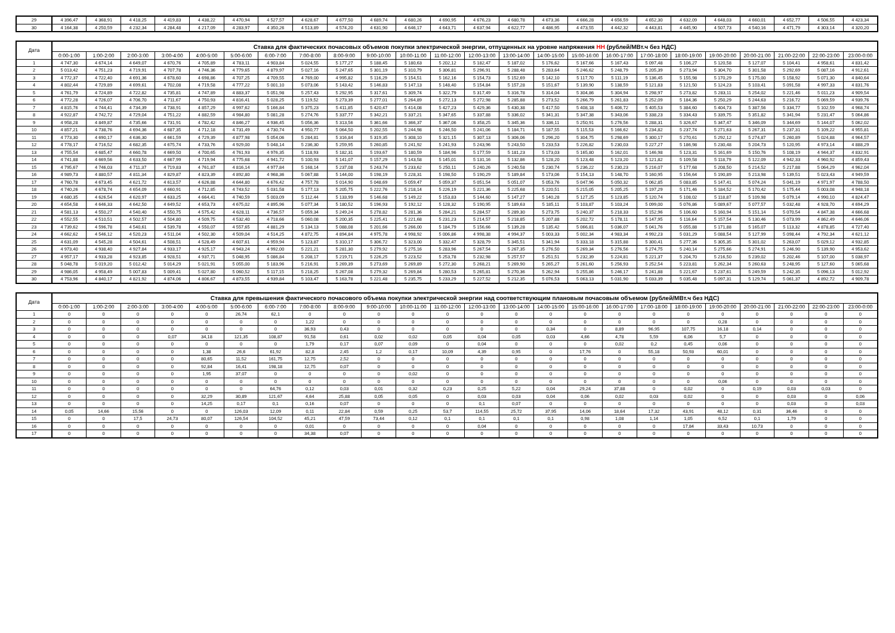| 29 | 4 396,47 | 4 368,91 | 4 418,25 | 4 419,83 | 4 438,22 | 4 470,94 | 4 527,57 | 4 628,67 | 4 677,50 | 4 689,74 | 4 680,26 | 4 690,95 | 4 676,23 | 4 680,78 | 4 673,36 | 4 666,28 | 4 656,59 | 4 652,30 | 4 632,09 | 4 648,03 | 4 660,01 | 4 652,77 | 4 506,55 | 4 423,34 |
| 30 | 4 164,38 | 4 250,59 | 4 232,34 | 4 284,48 | 4 217,09 | 4 283,97 | 4 350,26 | 4 513,89 | 4 574,20 | 4 631,90 | 4 646,17 | 4 643,71 | 4 637,94 | 4 622,77 | 4 486,95 | 4 473,55 | 4 442,32 | 4 443,81 | 4 445,90 | 4 507,73 | 4 540,16 | 4 471,79 | 4 303,14 | 4 320,20 |
| Дата | Ставка для фактических почасовых объемов покупки электрической энергии, отпущенных на уровне напряжения НН (рублей/МВт.ч без НДС) | | | | | | | | | | | | | | | | | | | | | | | |
| --- | --- | --- | --- | --- | --- | --- | --- | --- | --- | --- | --- | --- | --- | --- | --- | --- | --- | --- | --- | --- | --- | --- | --- | --- |
| | 0:00-1:00 | 1:00-2:00 | 2:00-3:00 | 3:00-4:00 | 4:00-5:00 | 5:00-6:00 | 6:00-7:00 | 7:00-8:00 | 8:00-9:00 | 9:00-10:00 | 10:00-11:00 | 11:00-12:00 | 12:00-13:00 | 13:00-14:00 | 14:00-15:00 | 15:00-16:00 | 16:00-17:00 | 17:00-18:00 | 18:00-19:00 | 19:00-20:00 | 20:00-21:00 | 21:00-22:00 | 22:00-23:00 | 23:00-0:00 |
| 1 | 4 747,30 | 4 674,14 | 4 649,07 | 4 670,76 | 4 705,89 | 4 783,11 | 4 903,84 | 5 024,55 | 5 177,27 | 5 188,45 | 5 180,63 | 5 202,12 | 5 182,47 | 5 187,02 | 5 176,62 | 5 167,66 | 5 167,43 | 5 097,48 | 5 106,27 | 5 120,58 | 5 127,07 | 5 104,41 | 4 958,61 | 4 831,42 |
| 2 | 5 013,42 | 4 751,23 | 4 719,91 | 4 707,78 | 4 746,36 | 4 779,65 | 4 879,97 | 5 027,16 | 5 247,65 | 5 301,19 | 5 310,79 | 5 306,81 | 5 296,91 | 5 288,48 | 5 283,64 | 5 246,62 | 5 248,79 | 5 205,39 | 5 273,94 | 5 304,70 | 5 301,58 | 5 292,69 | 5 087,16 | 4 912,61 |
| 3 | 4 772,37 | 4 722,40 | 4 691,36 | 4 678,60 | 4 698,86 | 4 707,25 | 4 709,55 | 4 769,00 | 4 995,82 | 5 116,29 | 5 154,51 | 5 162,16 | 5 154,73 | 5 152,69 | 5 142,10 | 5 117,70 | 5 111,19 | 5 136,45 | 5 155,98 | 5 170,29 | 5 175,00 | 5 158,92 | 5 071,30 | 4 840,64 |
| 4 | 4 802,44 | 4 729,89 | 4 699,61 | 4 702,08 | 4 719,58 | 4 777,22 | 5 001,10 | 5 073,06 | 5 143,42 | 5 146,83 | 5 147,13 | 5 148,40 | 5 154,84 | 5 157,28 | 5 151,67 | 5 139,90 | 5 138,59 | 5 121,83 | 5 121,50 | 5 124,23 | 5 103,41 | 5 091,58 | 4 997,33 | 4 831,76 |
| 5 | 4 761,79 | 4 724,89 | 4 722,82 | 4 735,81 | 4 747,89 | 4 883,37 | 5 051,98 | 5 257,43 | 5 292,95 | 5 317,61 | 5 309,74 | 5 322,79 | 5 317,49 | 5 316,78 | 5 314,04 | 5 304,86 | 5 304,94 | 5 298,97 | 5 273,82 | 5 283,11 | 5 254,02 | 5 221,46 | 5 011,23 | 4 909,54 |
| 6 | 4 772,28 | 4 726,07 | 4 706,70 | 4 711,67 | 4 750,93 | 4 816,41 | 5 028,25 | 5 119,52 | 5 273,39 | 5 277,01 | 5 264,89 | 5 272,13 | 5 272,98 | 5 285,88 | 5 273,52 | 5 266,79 | 5 261,83 | 5 252,09 | 5 184,36 | 5 250,29 | 5 244,63 | 5 216,72 | 5 069,59 | 4 939,76 |
| 7 | 4 815,76 | 4 744,41 | 4 734,39 | 4 738,91 | 4 857,29 | 4 997,62 | 5 166,84 | 5 375,23 | 5 411,85 | 5 420,47 | 5 414,08 | 5 427,23 | 5 429,36 | 5 430,38 | 5 417,50 | 5 408,18 | 5 406,72 | 5 405,53 | 5 384,60 | 5 404,73 | 5 387,56 | 5 334,77 | 5 102,59 | 4 968,74 |
| 8 | 4 922,87 | 4 742,72 | 4 729,04 | 4 751,22 | 4 882,59 | 4 984,80 | 5 081,28 | 5 274,76 | 5 337,77 | 5 342,21 | 5 337,21 | 5 347,65 | 5 337,88 | 5 336,02 | 5 341,31 | 5 347,38 | 5 343,06 | 5 338,23 | 5 334,43 | 5 339,75 | 5 351,82 | 5 341,94 | 5 231,47 | 5 064,86 |
| 9 | 4 958,28 | 4 849,87 | 4 735,66 | 4 731,91 | 4 782,42 | 4 846,27 | 4 936,45 | 5 056,36 | 5 313,56 | 5 361,66 | 5 366,37 | 5 367,06 | 5 358,25 | 5 345,36 | 5 336,11 | 5 250,91 | 5 276,56 | 5 288,31 | 5 326,67 | 5 347,47 | 5 346,09 | 5 344,69 | 5 144,07 | 5 062,02 |
| 10 | 4 857,21 | 4 738,76 | 4 694,36 | 4 687,35 | 4 712,18 | 4 731,49 | 4 730,74 | 4 950,77 | 5 064,50 | 5 202,55 | 5 244,98 | 5 246,50 | 5 241,06 | 5 184,71 | 5 187,55 | 5 115,53 | 5 166,62 | 5 234,82 | 5 237,74 | 5 271,63 | 5 267,31 | 5 237,31 | 5 109,22 | 4 955,81 |
| 11 | 4 773,30 | 4 690,17 | 4 636,30 | 4 661,59 | 4 729,39 | 4 877,98 | 5 054,06 | 5 284,81 | 5 316,84 | 5 319,35 | 5 308,10 | 5 321,15 | 5 307,13 | 5 306,06 | 5 296,20 | 5 304,75 | 5 298,69 | 5 300,17 | 5 270,61 | 5 292,12 | 5 274,87 | 5 260,89 | 5 024,88 | 4 964,57 |
| 12 | 4 778,17 | 4 716,52 | 4 682,35 | 4 675,74 | 4 733,76 | 4 929,00 | 5 048,14 | 5 236,30 | 5 259,95 | 5 260,85 | 5 241,92 | 5 241,93 | 5 243,96 | 5 243,50 | 5 233,53 | 5 226,82 | 5 230,03 | 5 227,27 | 5 186,98 | 5 230,48 | 5 204,73 | 5 120,95 | 4 973,14 | 4 888,29 |
| 13 | 4 755,54 | 4 685,47 | 4 660,78 | 4 669,50 | 4 700,65 | 4 761,93 | 4 976,35 | 5 118,93 | 5 182,31 | 5 193,67 | 5 180,59 | 5 184,96 | 5 177,59 | 5 181,23 | 5 173,03 | 5 165,80 | 5 162,01 | 5 146,98 | 5 123,31 | 5 161,69 | 5 150,76 | 5 108,19 | 4 944,37 | 4 832,91 |
| 14 | 4 741,88 | 4 669,56 | 4 633,50 | 4 667,99 | 4 719,94 | 4 775,68 | 4 941,72 | 5 100,93 | 5 141,07 | 5 157,29 | 5 143,58 | 5 145,01 | 5 131,16 | 5 132,86 | 5 128,20 | 5 123,48 | 5 123,20 | 5 121,82 | 5 109,58 | 5 118,79 | 5 122,09 | 4 942,33 | 4 960,92 | 4 859,43 |
| 15 | 4 795,67 | 4 746,03 | 4 711,37 | 4 719,83 | 4 761,87 | 4 816,14 | 4 977,84 | 5 168,14 | 5 237,08 | 5 243,74 | 5 233,62 | 5 250,11 | 5 240,26 | 5 240,58 | 5 230,74 | 5 236,22 | 5 230,23 | 5 216,07 | 5 177,68 | 5 208,50 | 5 214,52 | 5 217,88 | 5 064,29 | 4 962,04 |
| 16 | 4 989,73 | 4 880,57 | 4 811,34 | 4 829,87 | 4 823,39 | 4 892,80 | 4 968,36 | 5 067,88 | 5 144,00 | 5 198,19 | 5 228,31 | 5 198,50 | 5 190,29 | 5 189,84 | 5 173,06 | 5 154,13 | 5 148,70 | 5 160,95 | 5 156,64 | 5 190,89 | 5 213,98 | 5 139,51 | 5 023,43 | 4 949,59 |
| 17 | 4 760,78 | 4 673,45 | 4 621,72 | 4 613,57 | 4 626,88 | 4 644,80 | 4 676,42 | 4 757,78 | 5 014,90 | 5 048,69 | 5 059,47 | 5 059,37 | 5 051,54 | 5 051,07 | 5 053,76 | 5 047,96 | 5 050,32 | 5 062,85 | 5 083,85 | 5 147,41 | 5 074,24 | 5 041,19 | 4 971,97 | 4 788,50 |
| 18 | 4 740,26 | 4 678,74 | 4 654,09 | 4 660,91 | 4 712,85 | 4 743,52 | 5 031,58 | 5 177,13 | 5 205,75 | 5 222,76 | 5 218,14 | 5 226,19 | 5 221,36 | 5 225,68 | 5 220,51 | 5 215,05 | 5 205,25 | 5 197,29 | 5 171,46 | 5 184,52 | 5 170,42 | 5 175,44 | 5 003,08 | 4 948,18 |
| 19 | 4 680,35 | 4 626,54 | 4 620,97 | 4 633,25 | 4 664,41 | 4 740,59 | 5 003,09 | 5 112,44 | 5 133,99 | 5 146,68 | 5 149,22 | 5 153,83 | 5 144,60 | 5 147,27 | 5 140,28 | 5 127,25 | 5 123,85 | 5 120,74 | 5 108,02 | 5 118,87 | 5 109,98 | 5 079,14 | 4 990,10 | 4 824,47 |
| 20 | 4 654,58 | 4 646,33 | 4 642,50 | 4 649,52 | 4 653,73 | 4 675,02 | 4 895,96 | 5 077,34 | 5 180,52 | 5 196,93 | 5 192,12 | 5 128,32 | 5 190,95 | 5 189,63 | 5 185,11 | 5 103,87 | 5 103,24 | 5 099,00 | 5 076,86 | 5 089,67 | 5 077,57 | 5 032,48 | 4 928,70 | 4 694,29 |
| 21 | 4 581,13 | 4 550,27 | 4 540,40 | 4 550,75 | 4 575,42 | 4 628,11 | 4 736,57 | 5 059,34 | 5 249,24 | 5 278,82 | 5 281,36 | 5 284,21 | 5 284,57 | 5 289,30 | 5 273,75 | 5 240,37 | 5 218,33 | 5 152,96 | 5 106,60 | 5 160,94 | 5 151,14 | 5 070,54 | 4 847,38 | 4 666,68 |
| 22 | 4 552,55 | 4 510,51 | 4 502,57 | 4 504,80 | 4 509,75 | 4 532,40 | 4 718,66 | 5 060,08 | 5 200,35 | 5 225,41 | 5 221,68 | 5 231,23 | 5 214,57 | 5 218,85 | 5 207,88 | 5 202,72 | 5 178,11 | 5 147,95 | 5 116,64 | 5 157,54 | 5 130,46 | 5 073,99 | 4 862,49 | 4 646,06 |
| 23 | 4 739,62 | 4 596,78 | 4 540,61 | 4 539,78 | 4 550,07 | 4 557,65 | 4 881,29 | 5 134,13 | 5 088,08 | 5 201,66 | 5 266,00 | 5 184,79 | 5 156,66 | 5 139,28 | 5 135,42 | 5 066,81 | 5 036,07 | 5 041,76 | 5 055,88 | 5 171,88 | 5 165,07 | 5 113,32 | 4 878,85 | 4 727,40 |
| 24 | 4 662,62 | 4 546,12 | 4 520,23 | 4 511,04 | 4 502,30 | 4 509,04 | 4 514,25 | 4 872,75 | 4 894,84 | 4 975,78 | 4 998,92 | 5 006,86 | 4 998,38 | 4 994,37 | 5 003,33 | 5 002,34 | 4 983,34 | 4 992,23 | 5 031,29 | 5 088,54 | 5 127,99 | 5 098,44 | 4 792,34 | 4 621,12 |
| 25 | 4 631,09 | 4 545,28 | 4 504,61 | 4 508,51 | 4 528,49 | 4 607,61 | 4 959,94 | 5 123,87 | 5 310,17 | 5 306,72 | 5 323,00 | 5 332,47 | 5 328,79 | 5 345,51 | 5 341,94 | 5 333,18 | 5 315,88 | 5 300,41 | 5 277,36 | 5 305,35 | 5 301,02 | 5 263,07 | 5 029,12 | 4 932,85 |
| 26 | 4 973,40 | 4 938,40 | 4 927,84 | 4 933,17 | 4 925,17 | 4 943,24 | 4 992,00 | 5 221,21 | 5 281,30 | 5 279,92 | 5 275,16 | 5 283,96 | 5 267,54 | 5 267,35 | 5 276,50 | 5 269,34 | 5 276,56 | 5 274,75 | 5 240,14 | 5 275,66 | 5 274,91 | 5 246,90 | 5 139,90 | 4 953,62 |
| 27 | 4 957,17 | 4 933,28 | 4 923,85 | 4 928,51 | 4 937,71 | 5 048,95 | 5 086,84 | 5 208,17 | 5 219,71 | 5 226,25 | 5 223,52 | 5 253,78 | 5 232,98 | 5 257,57 | 5 251,51 | 5 232,39 | 5 224,81 | 5 221,37 | 5 204,70 | 5 216,50 | 5 239,02 | 5 202,46 | 5 107,00 | 5 038,97 |
| 28 | 5 048,78 | 5 019,20 | 5 012,42 | 5 014,29 | 5 021,91 | 5 055,00 | 5 183,96 | 5 216,91 | 5 269,39 | 5 273,69 | 5 269,89 | 5 272,30 | 5 268,21 | 5 269,90 | 5 265,27 | 5 261,60 | 5 256,93 | 5 252,54 | 5 223,81 | 5 262,34 | 5 260,63 | 5 248,95 | 5 127,60 | 5 065,68 |
| 29 | 4 986,05 | 4 958,49 | 5 007,83 | 5 009,41 | 5 027,80 | 5 060,52 | 5 117,15 | 5 218,25 | 5 267,08 | 5 279,32 | 5 269,84 | 5 280,53 | 5 265,81 | 5 270,36 | 5 262,94 | 5 255,86 | 5 246,17 | 5 241,88 | 5 221,67 | 5 237,61 | 5 249,59 | 5 242,35 | 5 096,13 | 5 012,92 |
| 30 | 4 753,96 | 4 840,17 | 4 821,92 | 4 874,06 | 4 806,67 | 4 873,55 | 4 939,84 | 5 103,47 | 5 163,78 | 5 221,48 | 5 235,75 | 5 233,29 | 5 227,52 | 5 212,35 | 5 076,53 | 5 063,13 | 5 031,90 | 5 033,39 | 5 035,48 | 5 097,31 | 5 129,74 | 5 061,37 | 4 892,72 | 4 909,78 |
| Дата | Ставка для превышения фактического почасового объема покупки электрической энергии над соответствующим плановым почасовым объемом (рублей/МВт.ч без НДС) | | | | | | | | | | | | | | | | | | | | | | | |
| --- | --- | --- | --- | --- | --- | --- | --- | --- | --- | --- | --- | --- | --- | --- | --- | --- | --- | --- | --- | --- | --- | --- | --- | --- |
| | 0:00-1:00 | 1:00-2:00 | 2:00-3:00 | 3:00-4:00 | 4:00-5:00 | 5:00-6:00 | 6:00-7:00 | 7:00-8:00 | 8:00-9:00 | 9:00-10:00 | 10:00-11:00 | 11:00-12:00 | 12:00-13:00 | 13:00-14:00 | 14:00-15:00 | 15:00-16:00 | 16:00-17:00 | 17:00-18:00 | 18:00-19:00 | 19:00-20:00 | 20:00-21:00 | 21:00-22:00 | 22:00-23:00 | 23:00-0:00 |
| 1 | 0 | 0 | 0 | 0 | 0 | 26,74 | 62,1 | 0 | 0 | 0 | 0 | 0 | 0 | 0 | 0 | 0 | 0 | 0 | 0 | 0 | 0 | 0 | 0 | 0 |
| 2 | 0 | 0 | 0 | 0 | 0 | 0 | 0 | 1,22 | 0 | 0 | 0 | 0 | 0 | 0 | 0 | 0 | 0 | 0 | 0 | 0,28 | 0 | 0 | 0 | 0 |
| 3 | 0 | 0 | 0 | 0 | 0 | 0 | 0 | 36,93 | 0,43 | 0 | 0 | 0 | 0 | 0 | 0,34 | 0 | 8,89 | 96,95 | 107,75 | 16,18 | 0,14 | 0 | 0 | 0 |
| 4 | 0 | 0 | 0 | 0,07 | 34,18 | 121,35 | 108,87 | 91,58 | 0,61 | 0,02 | 0,02 | 0,05 | 0,04 | 0,05 | 0,03 | 4,66 | 4,78 | 5,59 | 6,06 | 5,7 | 0 | 0 | 0 | 0 |
| 5 | 0 | 0 | 0 | 0 | 0 | 0 | 0 | 1,79 | 0,17 | 0,07 | 0,09 | 0 | 0,04 | 0 | 0 | 0 | 0,02 | 0,2 | 0,45 | 0,06 | 0 | 0 | 0 | 0 |
| 6 | 0 | 0 | 0 | 0 | 1,38 | 26,6 | 61,92 | 82,8 | 2,45 | 1,2 | 0,17 | 10,09 | 4,39 | 0,95 | 0 | 17,76 | 0 | 55,18 | 50,93 | 60,01 | 0 | 0 | 0 | 0 |
| 7 | 0 | 0 | 0 | 0 | 80,65 | 11,52 | 161,75 | 12,75 | 2,52 | 0 | 0 | 0 | 0 | 0 | 0 | 0 | 0 | 0 | 0 | 0 | 0 | 0 | 0 | 0 |
| 8 | 0 | 0 | 0 | 0 | 92,84 | 16,41 | 198,18 | 12,75 | 0,07 | 0 | 0 | 0 | 0 | 0 | 0 | 0 | 0 | 0 | 0 | 0 | 0 | 0 | 0 | 0 |
| 9 | 0 | 0 | 0 | 0 | 1,95 | 37,07 | 0 | 0 | 0 | 0 | 0,02 | 0 | 0 | 0 | 0 | 0 | 0 | 0 | 0 | 0 | 0 | 0 | 0 | 0 |
| 10 | 0 | 0 | 0 | 0 | 0 | 0 | 0 | 0 | 0 | 0 | 0 | 0 | 0 | 0 | 0 | 0 | 0 | 0 | 0 | 0,06 | 0 | 0 | 0 | 0 |
| 11 | 0 | 0 | 0 | 0 | 0 | 0 | 64,76 | 0,12 | 0,03 | 0,01 | 0,32 | 0,23 | 0,25 | 5,22 | 0,04 | 29,24 | 37,88 | 0 | 0,02 | 0 | 0,19 | 0,03 | 0,03 | 0 |
| 12 | 0 | 0 | 0 | 0 | 32,29 | 30,89 | 121,67 | 4,64 | 25,88 | 0,05 | 0,05 | 0 | 0,03 | 0,03 | 0,04 | 0,06 | 0,02 | 0,03 | 0,02 | 0 | 0 | 0,03 | 0 | 0,06 |
| 13 | 0 | 0 | 0 | 0 | 14,25 | 0,17 | 0,1 | 0,16 | 0,07 | 0 | 0 | 0 | 0,1 | 0,07 | 0 | 0 | 0 | 0 | 0 | 0 | 0 | 0,03 | 0 | 0,03 |
| 14 | 0,05 | 14,66 | 15,56 | 0 | 0 | 126,03 | 12,09 | 0,11 | 22,84 | 0,59 | 0,25 | 53,7 | 114,55 | 25,72 | 37,95 | 14,06 | 18,64 | 17,32 | 43,91 | 48,12 | 0,31 | 36,46 | 0 | 0 |
| 15 | 0 | 0 | 17,5 | 24,73 | 80,07 | 126,54 | 104,52 | 45,21 | 47,59 | 73,44 | 0,12 | 0,1 | 0,1 | 0,1 | 0,1 | 0,98 | 1,08 | 1,14 | 1,05 | 6,52 | 0,1 | 1,79 | 0 | 0 |
| 16 | 0 | 0 | 0 | 0 | 0 | 0 | 0 | 0,01 | 0 | 0 | 0 | 0 | 0,04 | 0 | 0 | 0 | 0 | 0 | 17,84 | 33,43 | 10,73 | 0 | 0 | 0 |
| 17 | 0 | 0 | 0 | 0 | 0 | 0 | 0 | 34,38 | 0,07 | 0 | 0 | 0 | 0 | 0 | 0 | 0 | 0 | 0 | 0 | 0 | 0 | 0 | 0 | 0 |